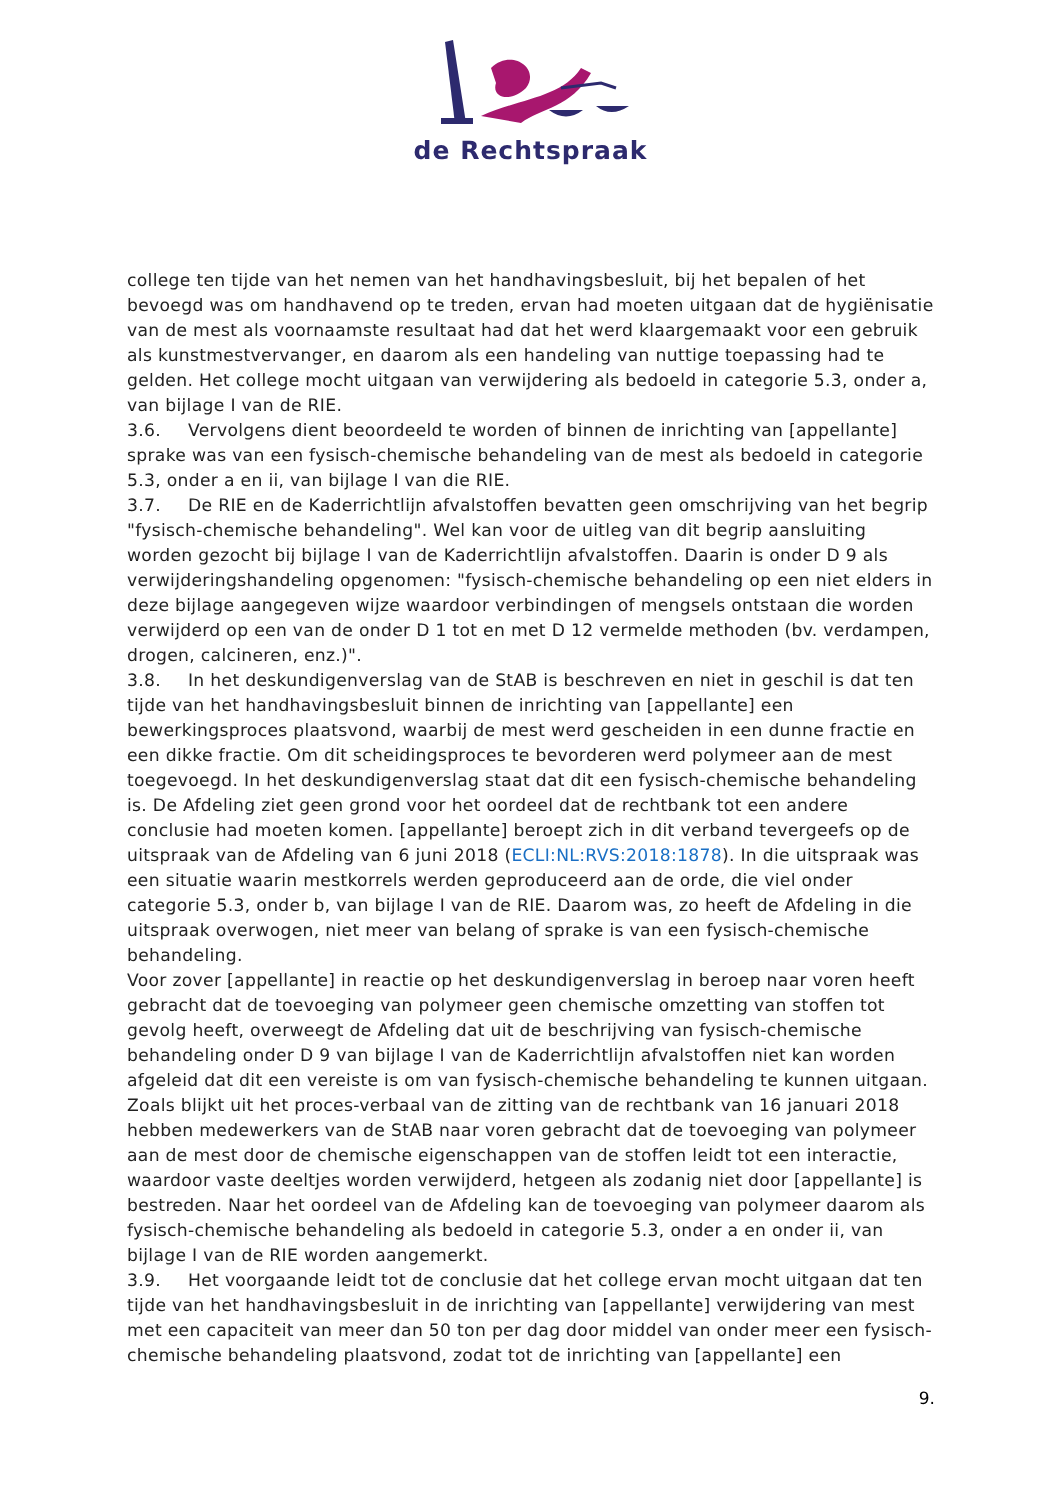de Rechtspraak
college ten tijde van het nemen van het handhavingsbesluit, bij het bepalen of het bevoegd was om handhavend op te treden, ervan had moeten uitgaan dat de hygiënisatie van de mest als voornaamste resultaat had dat het werd klaargemaakt voor een gebruik als kunstmestvervanger, en daarom als een handeling van nuttige toepassing had te gelden. Het college mocht uitgaan van verwijdering als bedoeld in categorie 5.3, onder a, van bijlage I van de RIE.
3.6. Vervolgens dient beoordeeld te worden of binnen de inrichting van [appellante] sprake was van een fysisch-chemische behandeling van de mest als bedoeld in categorie 5.3, onder a en ii, van bijlage I van die RIE.
3.7. De RIE en de Kaderrichtlijn afvalstoffen bevatten geen omschrijving van het begrip "fysisch-chemische behandeling". Wel kan voor de uitleg van dit begrip aansluiting worden gezocht bij bijlage I van de Kaderrichtlijn afvalstoffen. Daarin is onder D 9 als verwijderingshandeling opgenomen: "fysisch-chemische behandeling op een niet elders in deze bijlage aangegeven wijze waardoor verbindingen of mengsels ontstaan die worden verwijderd op een van de onder D 1 tot en met D 12 vermelde methoden (bv. verdampen, drogen, calcineren, enz.)".
3.8. In het deskundigenverslag van de StAB is beschreven en niet in geschil is dat ten tijde van het handhavingsbesluit binnen de inrichting van [appellante] een bewerkingsproces plaatsvond, waarbij de mest werd gescheiden in een dunne fractie en een dikke fractie. Om dit scheidingsproces te bevorderen werd polymeer aan de mest toegevoegd. In het deskundigenverslag staat dat dit een fysisch-chemische behandeling is. De Afdeling ziet geen grond voor het oordeel dat de rechtbank tot een andere conclusie had moeten komen. [appellante] beroept zich in dit verband tevergeefs op de uitspraak van de Afdeling van 6 juni 2018 (ECLI:NL:RVS:2018:1878). In die uitspraak was een situatie waarin mestkorrels werden geproduceerd aan de orde, die viel onder categorie 5.3, onder b, van bijlage I van de RIE. Daarom was, zo heeft de Afdeling in die uitspraak overwogen, niet meer van belang of sprake is van een fysisch-chemische behandeling.
Voor zover [appellante] in reactie op het deskundigenverslag in beroep naar voren heeft gebracht dat de toevoeging van polymeer geen chemische omzetting van stoffen tot gevolg heeft, overweegt de Afdeling dat uit de beschrijving van fysisch-chemische behandeling onder D 9 van bijlage I van de Kaderrichtlijn afvalstoffen niet kan worden afgeleid dat dit een vereiste is om van fysisch-chemische behandeling te kunnen uitgaan. Zoals blijkt uit het proces-verbaal van de zitting van de rechtbank van 16 januari 2018 hebben medewerkers van de StAB naar voren gebracht dat de toevoeging van polymeer aan de mest door de chemische eigenschappen van de stoffen leidt tot een interactie, waardoor vaste deeltjes worden verwijderd, hetgeen als zodanig niet door [appellante] is bestreden. Naar het oordeel van de Afdeling kan de toevoeging van polymeer daarom als fysisch-chemische behandeling als bedoeld in categorie 5.3, onder a en onder ii, van bijlage I van de RIE worden aangemerkt.
3.9. Het voorgaande leidt tot de conclusie dat het college ervan mocht uitgaan dat ten tijde van het handhavingsbesluit in de inrichting van [appellante] verwijdering van mest met een capaciteit van meer dan 50 ton per dag door middel van onder meer een fysisch-chemische behandeling plaatsvond, zodat tot de inrichting van [appellante] een
9.